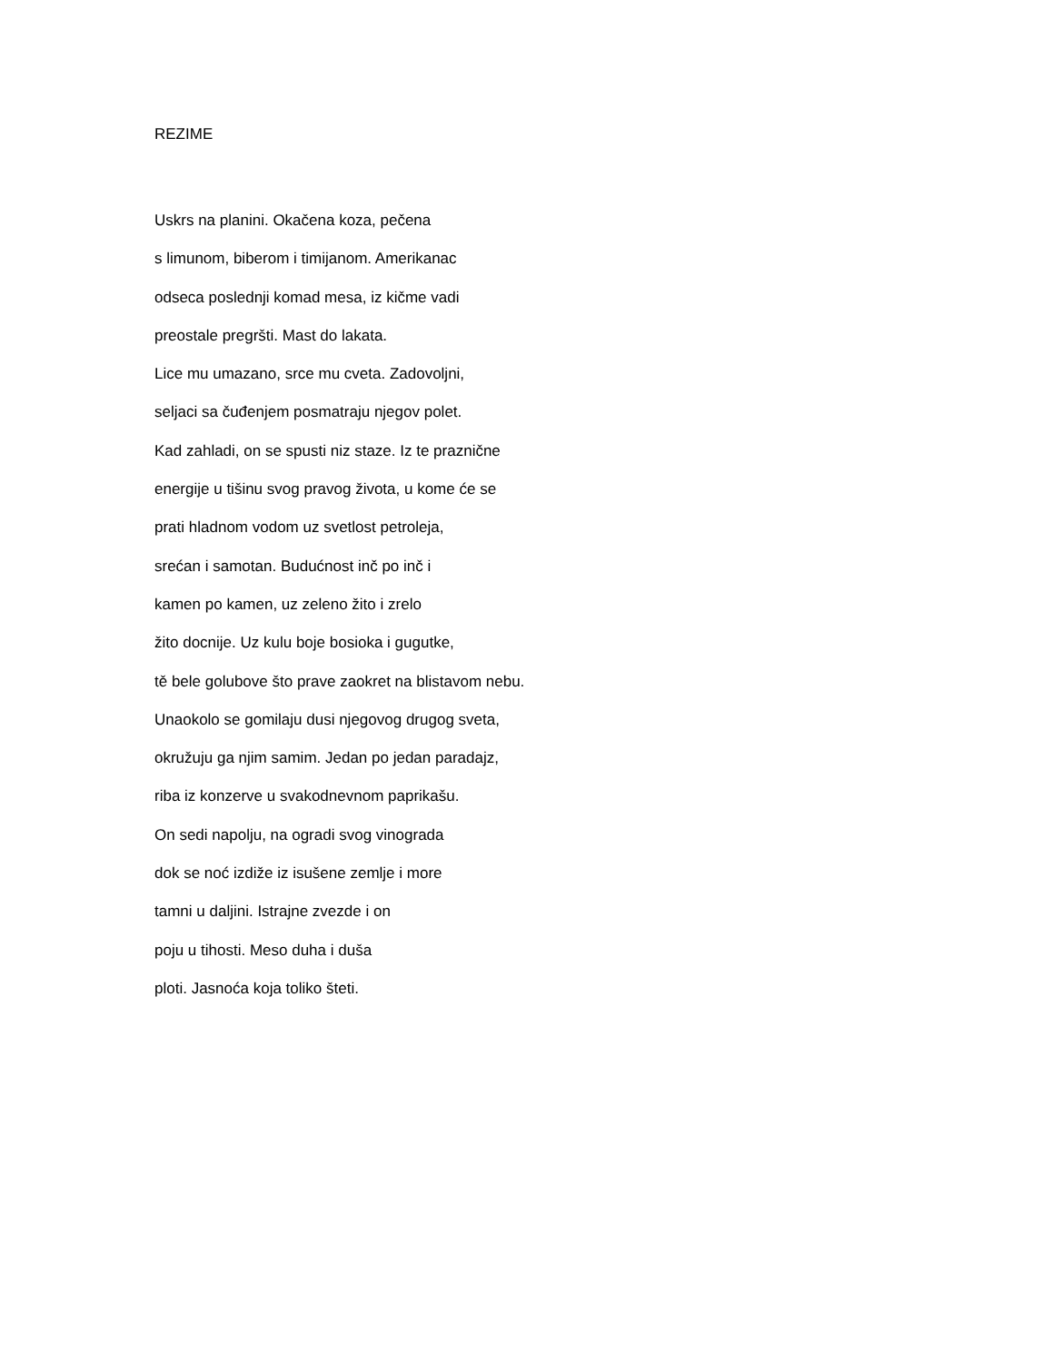REZIME
Uskrs na planini. Okačena koza, pečena
s limunom, biberom i timijanom. Amerikanac
odseca poslednji komad mesa, iz kičme vadi
preostale pregršti. Mast do lakata.
Lice mu umazano, srce mu cveta. Zadovoljni,
seljaci sa čuđenjem posmatraju njegov polet.
Kad zahladi, on se spusti niz staze. Iz te praznične
energije u tišinu svog pravog života, u kome će se
prati hladnom vodom uz svetlost petroleja,
srećan i samotan. Budućnost inč po inč i
kamen po kamen, uz zeleno žito i zrelo
žito docnije. Uz kulu boje bosioka i gugutke,
tě bele golubove što prave zaokret na blistavom nebu.
Unaokolo se gomilaju dusi njegovog drugog sveta,
okružuju ga njim samim. Jedan po jedan paradajz,
riba iz konzerve u svakodnevnom paprikašu.
On sedi napolju, na ogradi svog vinograda
dok se noć izdiže iz isušene zemlje i more
tamni u daljini. Istrajne zvezde i on
poju u tihosti. Meso duha i duša
ploti. Jasnoća koja toliko šteti.